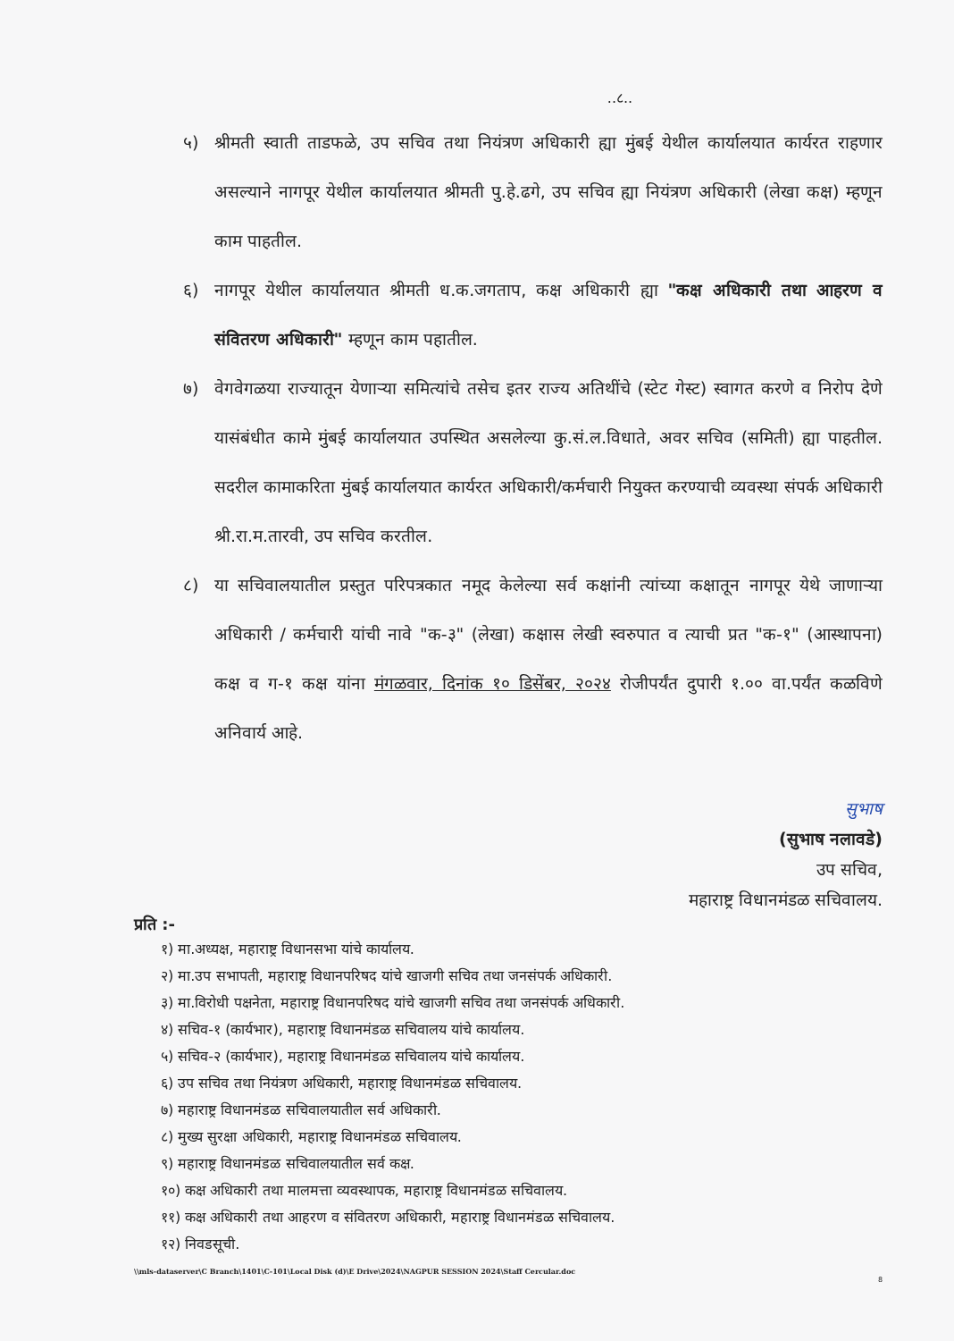..८..
५) श्रीमती स्वाती ताडफळे, उप सचिव तथा नियंत्रण अधिकारी ह्या मुंबई येथील कार्यालयात कार्यरत राहणार असल्याने नागपूर येथील कार्यालयात श्रीमती पु.हे.ढगे, उप सचिव ह्या नियंत्रण अधिकारी (लेखा कक्ष) म्हणून काम पाहतील.
६) नागपूर येथील कार्यालयात श्रीमती ध.क.जगताप, कक्ष अधिकारी ह्या "कक्ष अधिकारी तथा आहरण व संवितरण अधिकारी" म्हणून काम पहातील.
७) वेगवेगळया राज्यातून येणाऱ्या समित्यांचे तसेच इतर राज्य अतिथींचे (स्टेट गेस्ट) स्वागत करणे व निरोप देणे यासंबंधीत कामे मुंबई कार्यालयात उपस्थित असलेल्या कु.सं.ल.विधाते, अवर सचिव (समिती) ह्या पाहतील. सदरील कामाकरिता मुंबई कार्यालयात कार्यरत अधिकारी/कर्मचारी नियुक्त करण्याची व्यवस्था संपर्क अधिकारी श्री.रा.म.तारवी, उप सचिव करतील.
८) या सचिवालयातील प्रस्तुत परिपत्रकात नमूद केलेल्या सर्व कक्षांनी त्यांच्या कक्षातून नागपूर येथे जाणाऱ्या अधिकारी / कर्मचारी यांची नावे "क-३" (लेखा) कक्षास लेखी स्वरुपात व त्याची प्रत "क-१" (आस्थापना) कक्ष व ग-१ कक्ष यांना मंगळवार, दिनांक १० डिसेंबर, २०२४ रोजीपर्यंत दुपारी १.०० वा.पर्यंत कळविणे अनिवार्य आहे.
सुभाष
(सुभाष नलावडे)
उप सचिव,
महाराष्ट्र विधानमंडळ सचिवालय.
प्रति :-
१) मा.अध्यक्ष, महाराष्ट्र विधानसभा यांचे कार्यालय.
२) मा.उप सभापती, महाराष्ट्र विधानपरिषद यांचे खाजगी सचिव तथा जनसंपर्क अधिकारी.
३) मा.विरोधी पक्षनेता, महाराष्ट्र विधानपरिषद यांचे खाजगी सचिव तथा जनसंपर्क अधिकारी.
४) सचिव-१ (कार्यभार), महाराष्ट्र विधानमंडळ सचिवालय यांचे कार्यालय.
५) सचिव-२ (कार्यभार), महाराष्ट्र विधानमंडळ सचिवालय यांचे कार्यालय.
६) उप सचिव तथा नियंत्रण अधिकारी, महाराष्ट्र विधानमंडळ सचिवालय.
७) महाराष्ट्र विधानमंडळ सचिवालयातील सर्व अधिकारी.
८) मुख्य सुरक्षा अधिकारी, महाराष्ट्र विधानमंडळ सचिवालय.
९) महाराष्ट्र विधानमंडळ सचिवालयातील सर्व कक्ष.
१०) कक्ष अधिकारी तथा मालमत्ता व्यवस्थापक, महाराष्ट्र विधानमंडळ सचिवालय.
११) कक्ष अधिकारी तथा आहरण व संवितरण अधिकारी, महाराष्ट्र विधानमंडळ सचिवालय.
१२) निवडसूची.
\\mls-dataserver\C Branch\1401\C-101\Local Disk (d)\E Drive\2024\NAGPUR SESSION 2024\Staff Cercular.doc
8